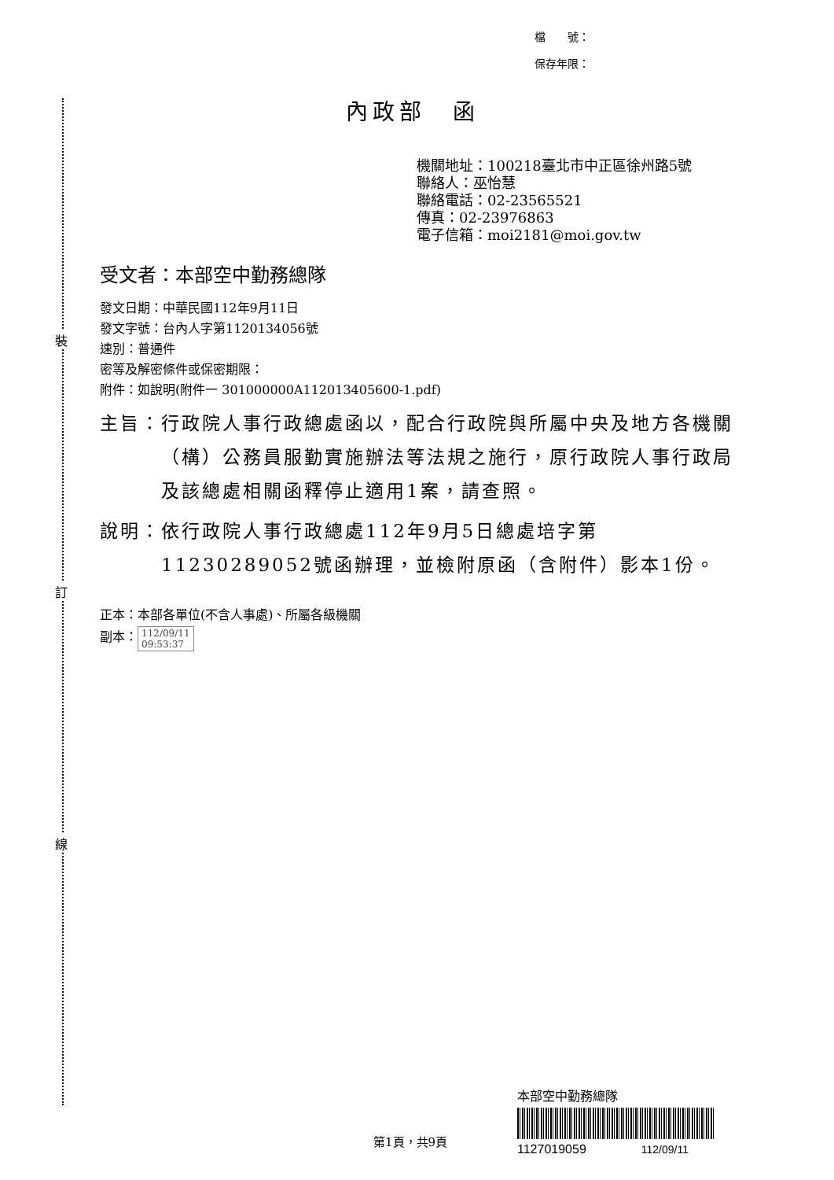裝
訂
線
檔　　號：
保存年限：
內政部　函
機關地址：100218臺北市中正區徐州路5號
聯絡人：巫怡慧
聯絡電話：02-23565521
傳真：02-23976863
電子信箱：moi2181@moi.gov.tw
受文者：本部空中勤務總隊
發文日期：中華民國112年9月11日
發文字號：台內人字第1120134056號
速別：普通件
密等及解密條件或保密期限：
附件：如說明(附件一 301000000A112013405600-1.pdf)
主旨： 行政院人事行政總處函以，配合行政院與所屬中央及地方各機關（構）公務員服勤實施辦法等法規之施行，原行政院人事行政局及該總處相關函釋停止適用1案，請查照。
說明： 依行政院人事行政總處112年9月5日總處培字第11230289052號函辦理，並檢附原函（含附件）影本1份。
正本：本部各單位(不含人事處)、所屬各級機關
副本： 112/09/11
09:53:37
第1頁，共9頁
本部空中勤務總隊
1127019059 112/09/11